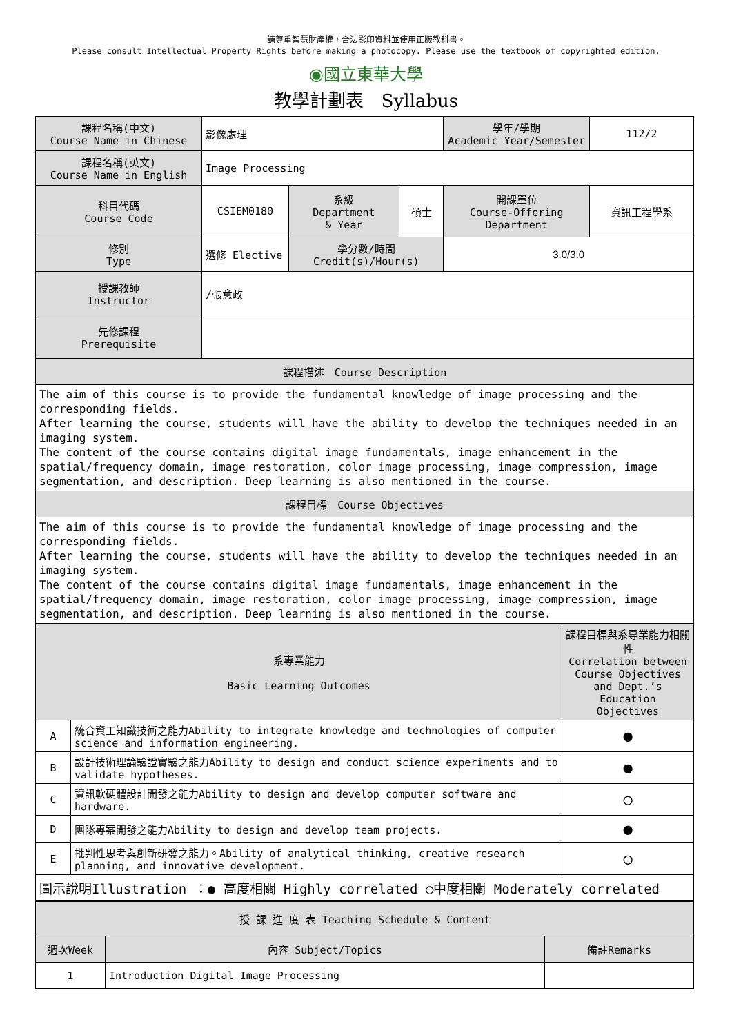請尊重智慧財產權，合法影印資料並使用正版教科書。
Please consult Intellectual Property Rights before making a photocopy. Please use the textbook of copyrighted edition.
◉國立東華大學
教學計劃表　Syllabus
| 課程名稱(中文) Course Name in Chinese | 影像處理 | | | 學年/學期 Academic Year/Semester | | 112/2 |
| 課程名稱(英文) Course Name in English | Image Processing | | | | | |
| 科目代碼 Course Code | CSIEM0180 | 系級 Department & Year | 碩士 | 開課單位 Course-Offering Department | 資訊工程學系 | |
| 修別 Type | 選修 Elective | 學分數/時間 Credit(s)/Hour(s) | | 3.0/3.0 | | |
| 授課教師 Instructor | /張意政 | | | | | |
| 先修課程 Prerequisite | | | | | | |
| 課程描述 Course Description | | | | | | |
| The aim of this course is to provide the fundamental knowledge of image processing and the corresponding fields. After learning the course, students will have the ability to develop the techniques needed in an imaging system. The content of the course contains digital image fundamentals, image enhancement in the spatial/frequency domain, image restoration, color image processing, image compression, image segmentation, and description. Deep learning is also mentioned in the course. | | | | | | |
| 課程目標 Course Objectives | | | | | | |
| The aim of this course is to provide the fundamental knowledge of image processing and the corresponding fields. After learning the course, students will have the ability to develop the techniques needed in an imaging system. The content of the course contains digital image fundamentals, image enhancement in the spatial/frequency domain, image restoration, color image processing, image compression, image segmentation, and description. Deep learning is also mentioned in the course. | | | | | | |
| 系專業能力 Basic Learning Outcomes | | 課程目標與系專業能力相關性 Correlation between Course Objectives and Dept.’s Education Objectives |
| A | 統合資工知識技術之能力Ability to integrate knowledge and technologies of computer science and information engineering. | ● |
| B | 設計技術理論驗證實驗之能力Ability to design and conduct science experiments and to validate hypotheses. | ● |
| C | 資訊軟硬體設計開發之能力Ability to design and develop computer software and hardware. | ○ |
| D | 團隊專案開發之能力Ability to design and develop team projects. | ● |
| E | 批判性思考與創新研發之能力。Ability of analytical thinking, creative research planning, and innovative development. | ○ |
| 圖示說明Illustration ：● 高度相關 Highly correlated ○中度相關 Moderately correlated | | |
| 授 課 進 度 表 Teaching Schedule & Content | | |
| 週次Week | 內容 Subject/Topics | 備註Remarks |
| 1 | Introduction Digital Image Processing | |